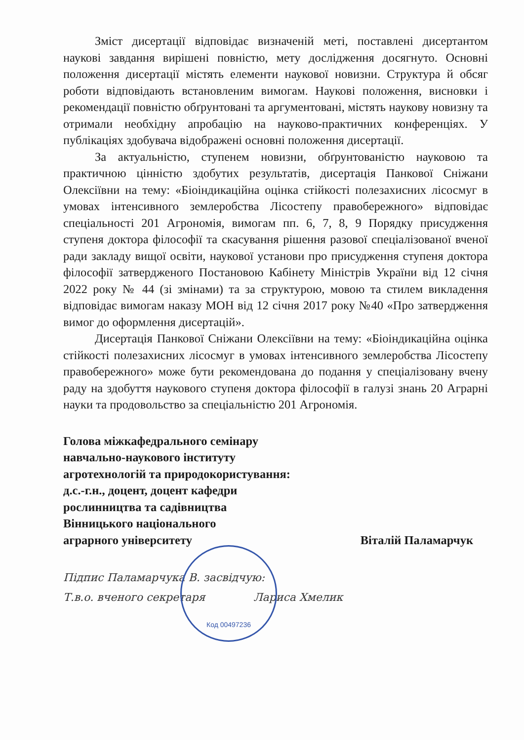Зміст дисертації відповідає визначеній меті, поставлені дисертантом наукові завдання вирішені повністю, мету дослідження досягнуто. Основні положення дисертації містять елементи наукової новизни. Структура й обсяг роботи відповідають встановленим вимогам. Наукові положення, висновки і рекомендації повністю обґрунтовані та аргументовані, містять наукову новизну та отримали необхідну апробацію на науково-практичних конференціях. У публікаціях здобувача відображені основні положення дисертації.
За актуальністю, ступенем новизни, обґрунтованістю науковою та практичною цінністю здобутих результатів, дисертація Панкової Сніжани Олексіївни на тему: «Біоіндикаційна оцінка стійкості полезахисних лісосмуг в умовах інтенсивного землеробства Лісостепу правобережного» відповідає спеціальності 201 Агрономія, вимогам пп. 6, 7, 8, 9 Порядку присудження ступеня доктора філософії та скасування рішення разової спеціалізованої вченої ради закладу вищої освіти, наукової установи про присудження ступеня доктора філософії затвердженого Постановою Кабінету Міністрів України від 12 січня 2022 року № 44 (зі змінами) та за структурою, мовою та стилем викладення відповідає вимогам наказу МОН від 12 січня 2017 року №40 «Про затвердження вимог до оформлення дисертацій».
Дисертація Панкової Сніжани Олексіївни на тему: «Біоіндикаційна оцінка стійкості полезахисних лісосмуг в умовах інтенсивного землеробства Лісостепу правобережного» може бути рекомендована до подання у спеціалізовану вчену раду на здобуття наукового ступеня доктора філософії в галузі знань 20 Аграрні науки та продовольство за спеціальністю 201 Агрономія.
Голова міжкафедрального семінару
навчально-наукового інституту
агротехнологій та природокористування:
д.с.-г.н., доцент, доцент кафедри
рослинництва та садівництва
Вінницького національного
аграрного університету Віталій Паламарчук
Підпис Паламарчука В. засвідчую:
Т.в.о. вченого секретаря Лариса Хмелик
Код 00497236